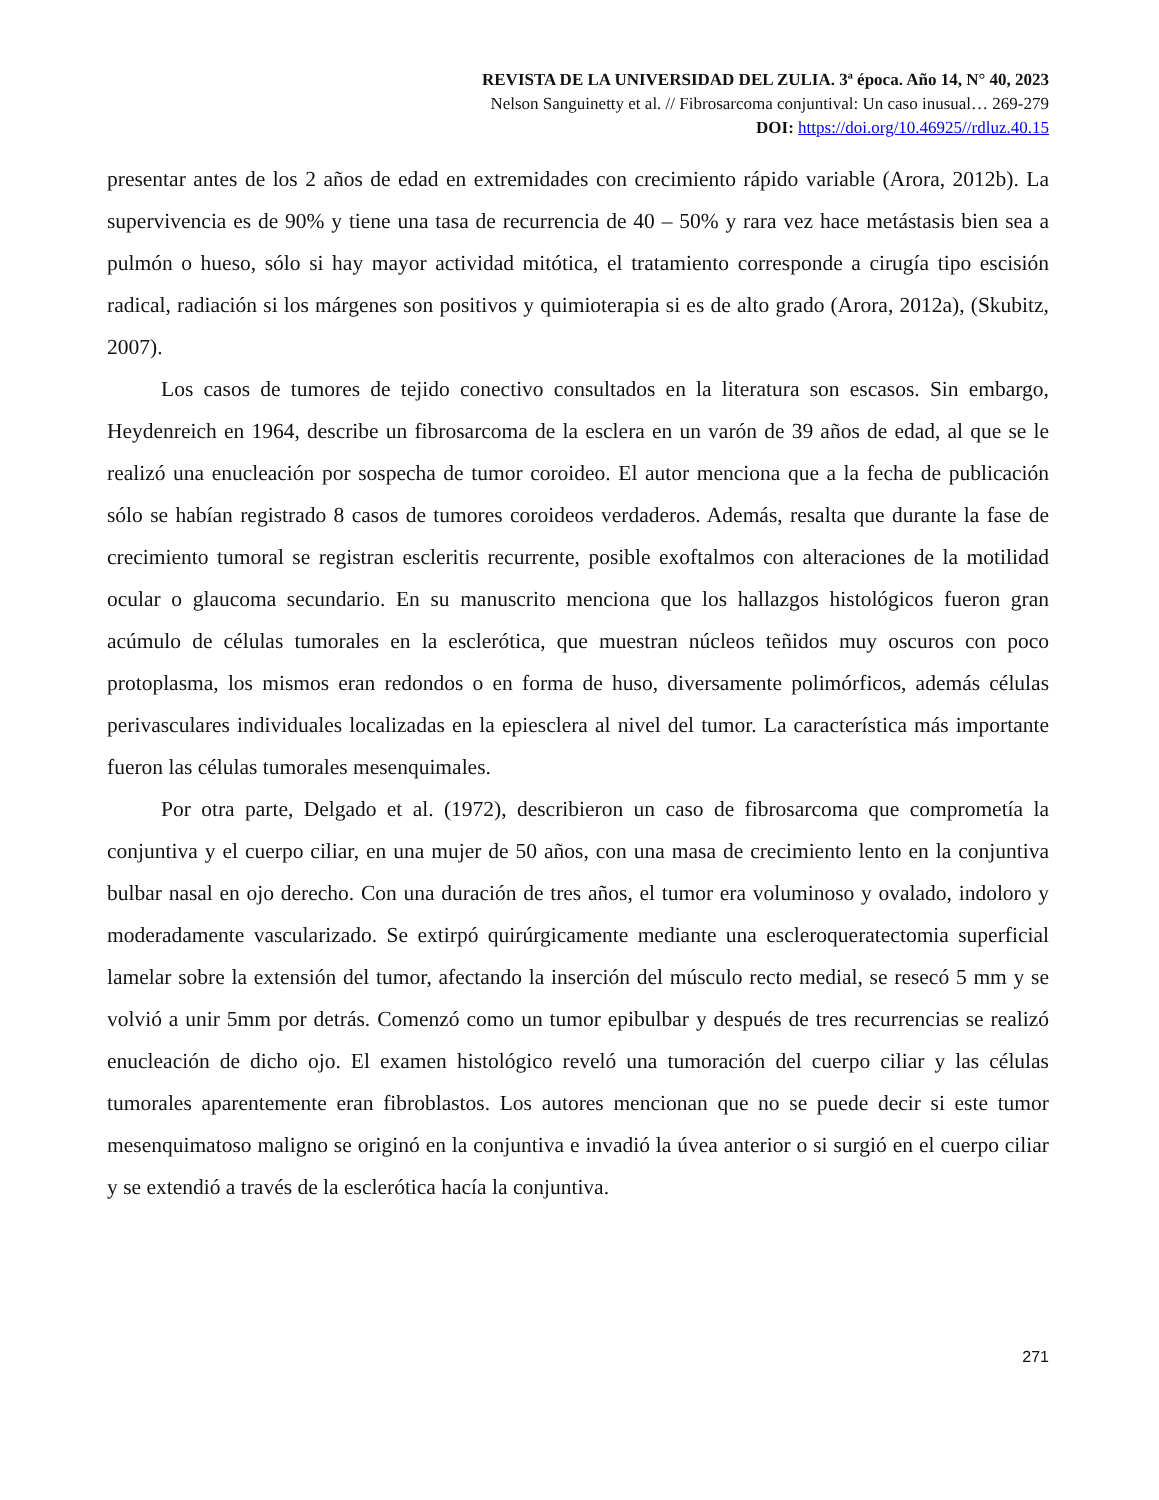REVISTA DE LA UNIVERSIDAD DEL ZULIA. 3ª época. Año 14, N° 40, 2023
Nelson Sanguinetty et al. // Fibrosarcoma conjuntival: Un caso inusual… 269-279
DOI: https://doi.org/10.46925//rdluz.40.15
presentar antes de los 2 años de edad en extremidades con crecimiento rápido variable (Arora, 2012b). La supervivencia es de 90% y tiene una tasa de recurrencia de 40 – 50% y rara vez hace metástasis bien sea a pulmón o hueso, sólo si hay mayor actividad mitótica, el tratamiento corresponde a cirugía tipo escisión radical, radiación si los márgenes son positivos y quimioterapia si es de alto grado (Arora, 2012a), (Skubitz, 2007).
Los casos de tumores de tejido conectivo consultados en la literatura son escasos. Sin embargo, Heydenreich en 1964, describe un fibrosarcoma de la esclera en un varón de 39 años de edad, al que se le realizó una enucleación por sospecha de tumor coroideo. El autor menciona que a la fecha de publicación sólo se habían registrado 8 casos de tumores coroideos verdaderos. Además, resalta que durante la fase de crecimiento tumoral se registran escleritis recurrente, posible exoftalmos con alteraciones de la motilidad ocular o glaucoma secundario. En su manuscrito menciona que los hallazgos histológicos fueron gran acúmulo de células tumorales en la esclerótica, que muestran núcleos teñidos muy oscuros con poco protoplasma, los mismos eran redondos o en forma de huso, diversamente polimórficos, además células perivasculares individuales localizadas en la epiesclera al nivel del tumor. La característica más importante fueron las células tumorales mesenquimales.
Por otra parte, Delgado et al. (1972), describieron un caso de fibrosarcoma que comprometía la conjuntiva y el cuerpo ciliar, en una mujer de 50 años, con una masa de crecimiento lento en la conjuntiva bulbar nasal en ojo derecho. Con una duración de tres años, el tumor era voluminoso y ovalado, indoloro y moderadamente vascularizado. Se extirpó quirúrgicamente mediante una escleroqueratectomia superficial lamelar sobre la extensión del tumor, afectando la inserción del músculo recto medial, se resecó 5 mm y se volvió a unir 5mm por detrás. Comenzó como un tumor epibulbar y después de tres recurrencias se realizó enucleación de dicho ojo. El examen histológico reveló una tumoración del cuerpo ciliar y las células tumorales aparentemente eran fibroblastos. Los autores mencionan que no se puede decir si este tumor mesenquimatoso maligno se originó en la conjuntiva e invadió la úvea anterior o si surgió en el cuerpo ciliar y se extendió a través de la esclerótica hacía la conjuntiva.
271